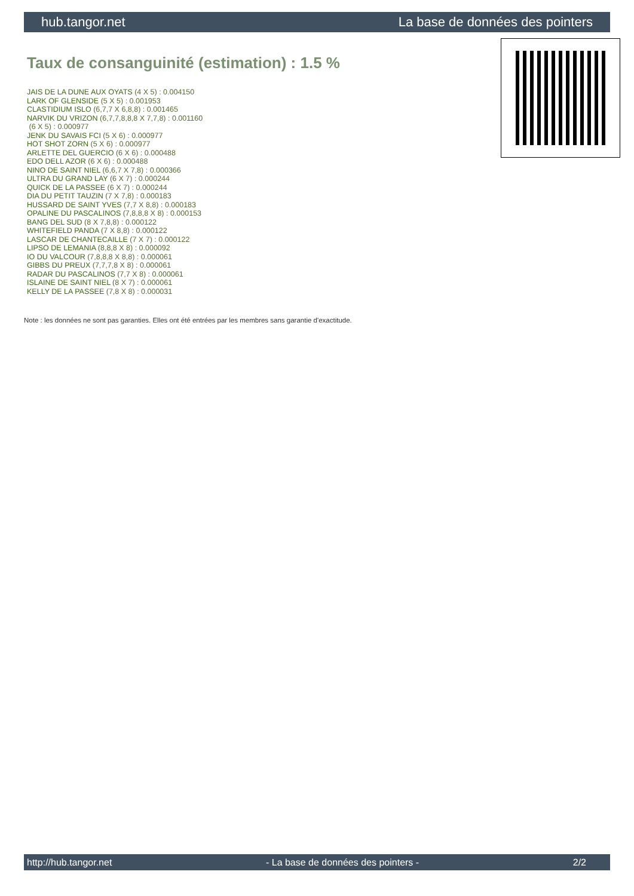hub.tangor.net La base de données des pointers
Taux de consanguinité (estimation) : 1.5 %
JAIS DE LA DUNE AUX OYATS (4 X 5) : 0.004150
LARK OF GLENSIDE (5 X 5) : 0.001953
CLASTIDIUM ISLO (6,7,7 X 6,8,8) : 0.001465
NARVIK DU VRIZON (6,7,7,8,8,8 X 7,7,8) : 0.001160
(6 X 5) : 0.000977
JENK DU SAVAIS FCI (5 X 6) : 0.000977
HOT SHOT ZORN (5 X 6) : 0.000977
ARLETTE DEL GUERCIO (6 X 6) : 0.000488
EDO DELL AZOR (6 X 6) : 0.000488
NINO DE SAINT NIEL (6,6,7 X 7,8) : 0.000366
ULTRA DU GRAND LAY (6 X 7) : 0.000244
QUICK DE LA PASSEE (6 X 7) : 0.000244
DIA DU PETIT TAUZIN (7 X 7,8) : 0.000183
HUSSARD DE SAINT YVES (7,7 X 8,8) : 0.000183
OPALINE DU PASCALINOS (7,8,8,8 X 8) : 0.000153
BANG DEL SUD (8 X 7,8,8) : 0.000122
WHITEFIELD PANDA (7 X 8,8) : 0.000122
LASCAR DE CHANTECAILLE (7 X 7) : 0.000122
LIPSO DE LEMANIA (8,8,8 X 8) : 0.000092
IO DU VALCOUR (7,8,8,8 X 8,8) : 0.000061
GIBBS DU PREUX (7,7,7,8 X 8) : 0.000061
RADAR DU PASCALINOS (7,7 X 8) : 0.000061
ISLAINE DE SAINT NIEL (8 X 7) : 0.000061
KELLY DE LA PASSEE (7,8 X 8) : 0.000031
Note : les données ne sont pas garanties. Elles ont été entrées par les membres sans garantie d'exactitude.
http://hub.tangor.net - La base de données des pointers - 2/2